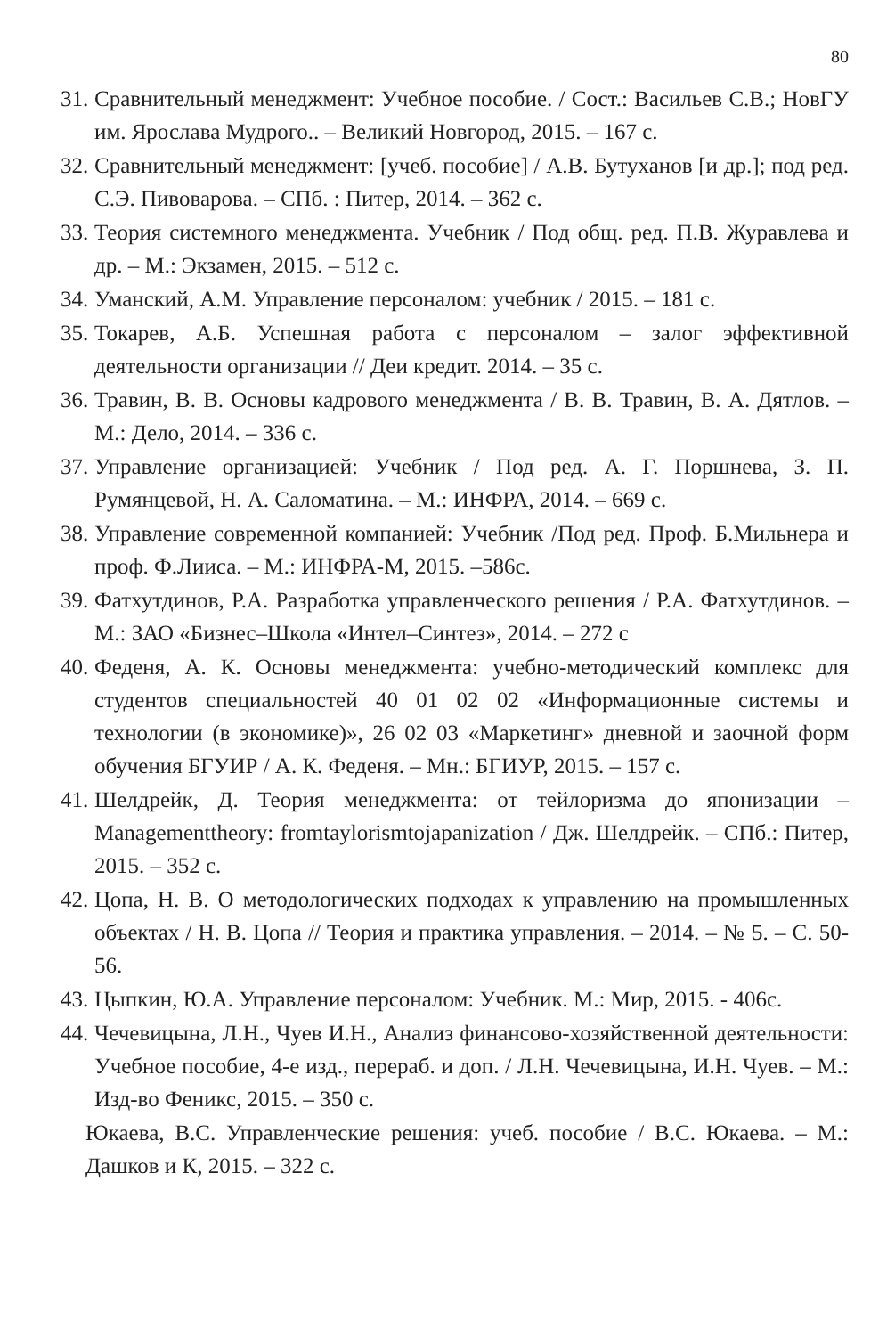80
31. Сравнительный менеджмент: Учебное пособие. / Сост.: Васильев С.В.; НовГУ им. Ярослава Мудрого.. – Великий Новгород, 2015. – 167 с.
32. Сравнительный менеджмент: [учеб. пособие] / А.В. Бутуханов [и др.]; под ред. С.Э. Пивоварова. – СПб. : Питер, 2014. – 362 с.
33. Теория системного менеджмента. Учебник / Под общ. ред. П.В. Журавлева и др. – М.: Экзамен, 2015. – 512 с.
34. Уманский, А.М. Управление персоналом: учебник / 2015. – 181 с.
35. Токарев, А.Б. Успешная работа с персоналом – залог эффективной деятельности организации // Деи кредит. 2014. – 35 с.
36. Травин, В. В. Основы кадрового менеджмента / В. В. Травин, В. А. Дятлов. – М.: Дело, 2014. – 336 с.
37. Управление организацией: Учебник / Под ред. А. Г. Поршнева, З. П. Румянцевой, Н. А. Саломатина. – М.: ИНФРА, 2014. – 669 с.
38. Управление современной компанией: Учебник /Под ред. Проф. Б.Мильнера и проф. Ф.Лииса. – М.: ИНФРА-М, 2015. –586с.
39. Фатхутдинов, Р.А. Разработка управленческого решения / Р.А. Фатхутдинов. – М.: ЗАО «Бизнес–Школа «Интел–Синтез», 2014. – 272 с
40. Феденя, А. К. Основы менеджмента: учебно-методический комплекс для студентов специальностей 40 01 02 02 «Информационные системы и технологии (в экономике)», 26 02 03 «Маркетинг» дневной и заочной форм обучения БГУИР / А. К. Феденя. – Мн.: БГИУР, 2015. – 157 с.
41. Шелдрейк, Д. Теория менеджмента: от тейлоризма до японизации – Managementtheory: fromtaylorismtojapanization / Дж. Шелдрейк. – СПб.: Питер, 2015. – 352 с.
42. Цопа, Н. В. О методологических подходах к управлению на промышленных объектах / Н. В. Цопа // Теория и практика управления. – 2014. – № 5. – С. 50-56.
43. Цыпкин, Ю.А. Управление персоналом: Учебник. М.: Мир, 2015. - 406с.
44. Чечевицына, Л.Н., Чуев И.Н., Анализ финансово-хозяйственной деятельности: Учебное пособие, 4-е изд., перераб. и доп. / Л.Н. Чечевицына, И.Н. Чуев. – М.: Изд-во Феникс, 2015. – 350 с.
Юкаева, В.С. Управленческие решения: учеб. пособие / В.С. Юкаева. – М.: Дашков и К, 2015. – 322 с.